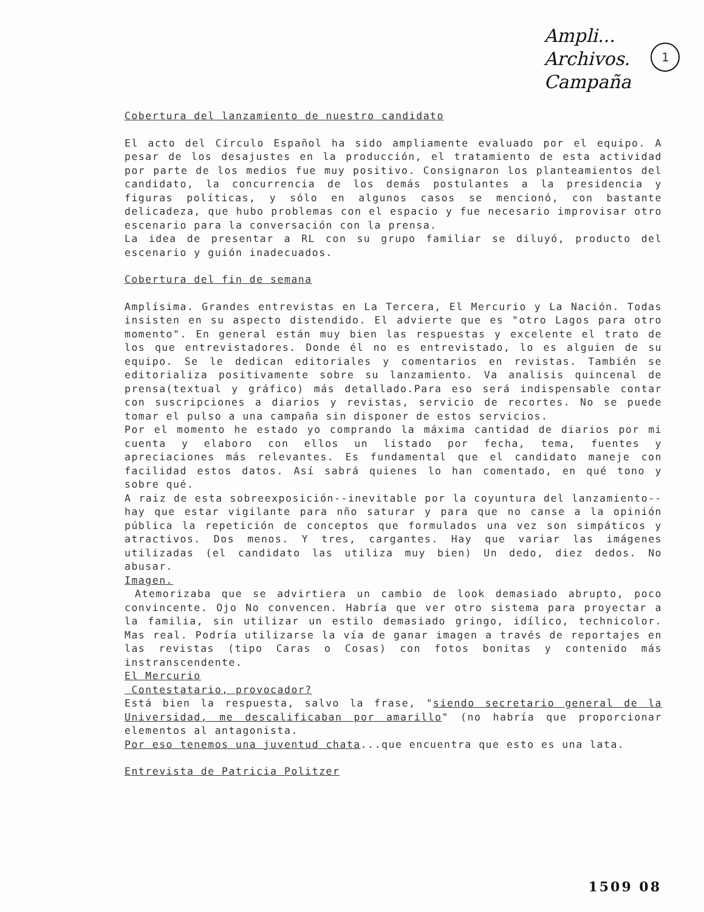Ampli...
Archivos.
Campaña
1
Cobertura del lanzamiento de nuestro candidato
El acto del Círculo Español ha sido ampliamente evaluado por el equipo. A pesar de los desajustes en la producción, el tratamiento de esta actividad por parte de los medios fue muy positivo. Consignaron los planteamientos del candidato, la concurrencia de los demás postulantes a la presidencia y figuras políticas, y sólo en algunos casos se mencionó, con bastante delicadeza, que hubo problemas con el espacio y fue necesario improvisar otro escenario para la conversación con la prensa.
La idea de presentar a RL con su grupo familiar se diluyó, producto del escenario y guión inadecuados.
Cobertura del fin de semana
Amplísima. Grandes entrevistas en La Tercera, El Mercurio y La Nación. Todas insisten en su aspecto distendido. El advierte que es "otro Lagos para otro momento". En general están muy bien las respuestas y excelente el trato de los que entrevistadores. Donde él no es entrevistado, lo es alguien de su equipo. Se le dedican editoriales y comentarios en revistas. También se editorializa positivamente sobre su lanzamiento. Va analisis quincenal de prensa(textual y gráfico) más detallado.Para eso será indispensable contar con suscripciones a diarios y revistas, servicio de recortes. No se puede tomar el pulso a una campaña sin disponer de estos servicios.
Por el momento he estado yo comprando la máxima cantidad de diarios por mi cuenta y elaboro con ellos un listado por fecha, tema, fuentes y apreciaciones más relevantes. Es fundamental que el candidato maneje con facilidad estos datos. Así sabrá quienes lo han comentado, en qué tono y sobre qué.
A raiz de esta sobreexposición--inevitable por la coyuntura del lanzamiento--hay que estar vigilante para nño saturar y para que no canse a la opinión pública la repetición de conceptos que formulados una vez son simpáticos y atractivos. Dos menos. Y tres, cargantes. Hay que variar las imágenes utilizadas (el candidato las utiliza muy bien) Un dedo, diez dedos. No abusar.
Imagen.
Atemorizaba que se advirtiera un cambio de look demasiado abrupto, poco convincente. Ojo No convencen. Habría que ver otro sistema para proyectar a la familia, sin utilizar un estilo demasiado gringo, idílico, technicolor. Mas real. Podría utilizarse la vía de ganar imagen a través de reportajes en las revistas (tipo Caras o Cosas) con fotos bonitas y contenido más instranscendente.
El Mercurio
Contestatario, provocador?
Está bien la respuesta, salvo la frase, "siendo secretario general de la Universidad, me descalificaban por amarillo" (no habría que proporcionar elementos al antagonista.
Por eso tenemos una juventud chata...que encuentra que esto es una lata.
Entrevista de Patricia Politzer
1509 08